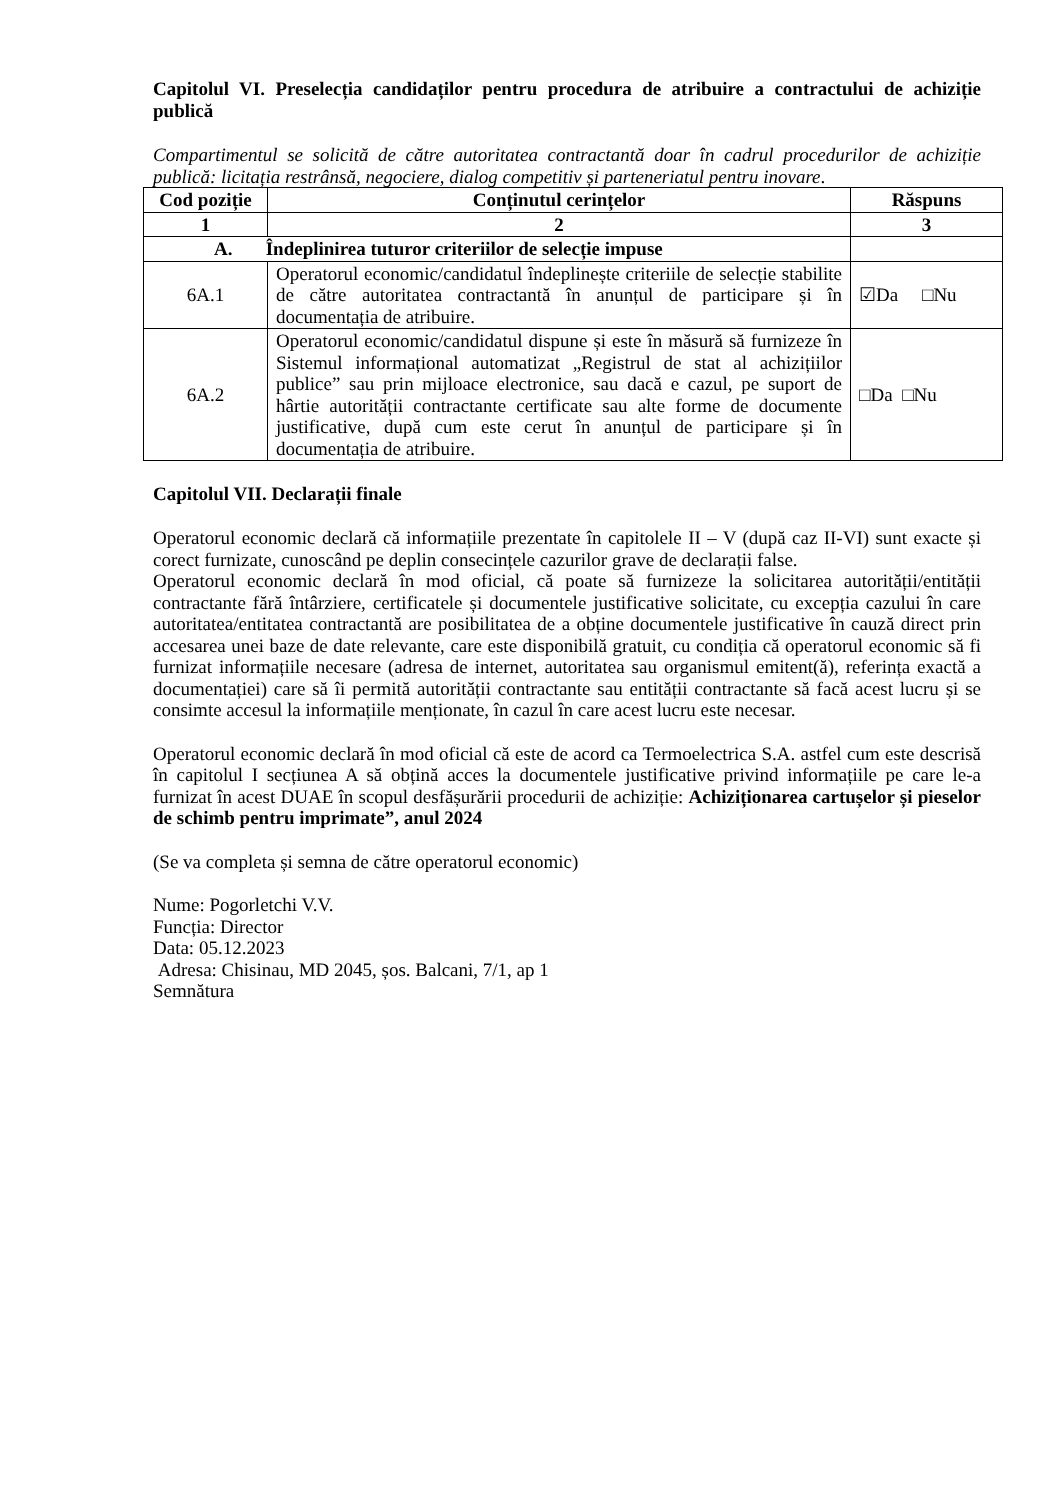Capitolul VI. Preselecția candidaților pentru procedura de atribuire a contractului de achiziție publică
Compartimentul se solicită de către autoritatea contractantă doar în cadrul procedurilor de achiziție publică: licitația restrânsă, negociere, dialog competitiv și parteneriatul pentru inovare.
| Cod poziție | Conținutul cerințelor | Răspuns |
| --- | --- | --- |
| 1 | 2 | 3 |
| A. Îndeplinirea tuturor criteriilor de selecție impuse | | |
| 6A.1 | Operatorul economic/candidatul îndeplinește criteriile de selecție stabilite de către autoritatea contractantă în anunțul de participare și în documentația de atribuire. | ☑Da □Nu |
| 6A.2 | Operatorul economic/candidatul dispune și este în măsură să furnizeze în Sistemul informațional automatizat „Registrul de stat al achizițiilor publice” sau prin mijloace electronice, sau dacă e cazul, pe suport de hârtie autorității contractante certificate sau alte forme de documente justificative, după cum este cerut în anunțul de participare și în documentația de atribuire. | □Da □Nu |
Capitolul VII. Declarații finale
Operatorul economic declară că informațiile prezentate în capitolele II – V (după caz II-VI) sunt exacte și corect furnizate, cunoscând pe deplin consecințele cazurilor grave de declarații false.
Operatorul economic declară în mod oficial, că poate să furnizeze la solicitarea autorității/entității contractante fără întârziere, certificatele și documentele justificative solicitate, cu excepția cazului în care autoritatea/entitatea contractantă are posibilitatea de a obține documentele justificative în cauză direct prin accesarea unei baze de date relevante, care este disponibilă gratuit, cu condiția că operatorul economic să fi furnizat informațiile necesare (adresa de internet, autoritatea sau organismul emitent(ă), referința exactă a documentației) care să îi permită autorității contractante sau entității contractante să facă acest lucru și se consimte accesul la informațiile menționate, în cazul în care acest lucru este necesar.
Operatorul economic declară în mod oficial că este de acord ca Termoelectrica S.A. astfel cum este descrisă în capitolul I secțiunea A să obțină acces la documentele justificative privind informațiile pe care le-a furnizat în acest DUAE în scopul desfășurării procedurii de achiziție: Achiziționarea cartușelor și pieselor de schimb pentru imprimate”, anul 2024
(Se va completa și semna de către operatorul economic)
Nume: Pogorletchi V.V.
Funcția: Director
Data: 05.12.2023
Adresa: Chisinau, MD 2045, șos. Balcani, 7/1, ap 1
Semnătura